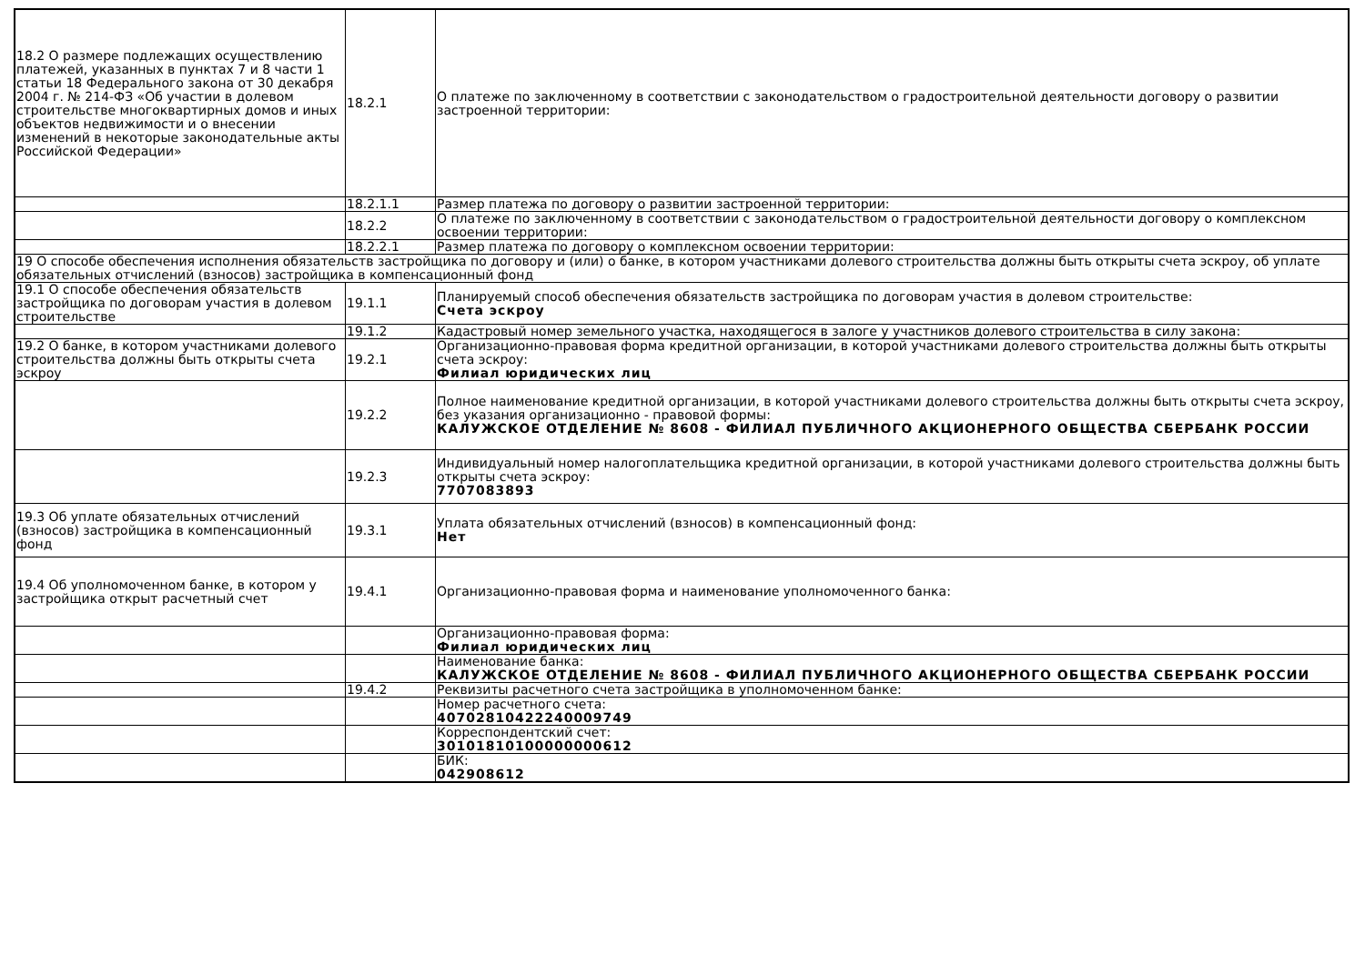| 18.2 О размере подлежащих осуществлению платежей, указанных в пунктах 7 и 8 части 1 статьи 18 Федерального закона от 30 декабря 2004 г. № 214-ФЗ «Об участии в долевом строительстве многоквартирных домов и иных объектов недвижимости и о внесении изменений в некоторые законодательные акты Российской Федерации» | 18.2.1 | О платеже по заключенному в соответствии с законодательством о градостроительной деятельности договору о развитии застроенной территории: |
| | 18.2.1.1 | Размер платежа по договору о развитии застроенной территории: |
| | 18.2.2 | О платеже по заключенному в соответствии с законодательством о градостроительной деятельности договору о комплексном освоении территории: |
| | 18.2.2.1 | Размер платежа по договору о комплексном освоении территории: |
| 19 О способе обеспечения исполнения обязательств застройщика по договору и (или) о банке, в котором участниками долевого строительства должны быть открыты счета эскроу, об уплате обязательных отчислений (взносов) застройщика в компенсационный фонд | | |
| 19.1 О способе обеспечения обязательств застройщика по договорам участия в долевом строительстве | 19.1.1 | Планируемый способ обеспечения обязательств застройщика по договорам участия в долевом строительстве: Счета эскроу |
| | 19.1.2 | Кадастровый номер земельного участка, находящегося в залоге у участников долевого строительства в силу закона: |
| 19.2 О банке, в котором участниками долевого строительства должны быть открыты счета эскроу | 19.2.1 | Организационно-правовая форма кредитной организации, в которой участниками долевого строительства должны быть открыты счета эскроу: Филиал юридических лиц |
| | 19.2.2 | Полное наименование кредитной организации, в которой участниками долевого строительства должны быть открыты счета эскроу, без указания организационно - правовой формы: КАЛУЖСКОЕ ОТДЕЛЕНИЕ № 8608 - ФИЛИАЛ ПУБЛИЧНОГО АКЦИОНЕРНОГО ОБЩЕСТВА СБЕРБАНК РОССИИ |
| | 19.2.3 | Индивидуальный номер налогоплательщика кредитной организации, в которой участниками долевого строительства должны быть открыты счета эскроу: 7707083893 |
| 19.3 Об уплате обязательных отчислений (взносов) застройщика в компенсационный фонд | 19.3.1 | Уплата обязательных отчислений (взносов) в компенсационный фонд: Нет |
| 19.4 Об уполномоченном банке, в котором у застройщика открыт расчетный счет | 19.4.1 | Организационно-правовая форма и наименование уполномоченного банка: |
| | | Организационно-правовая форма: Филиал юридических лиц |
| | | Наименование банка: КАЛУЖСКОЕ ОТДЕЛЕНИЕ № 8608 - ФИЛИАЛ ПУБЛИЧНОГО АКЦИОНЕРНОГО ОБЩЕСТВА СБЕРБАНК РОССИИ |
| | 19.4.2 | Реквизиты расчетного счета застройщика в уполномоченном банке: |
| | | Номер расчетного счета: 40702810422240009749 |
| | | Корреспондентский счет: 30101810100000000612 |
| | | БИК: 042908612 |